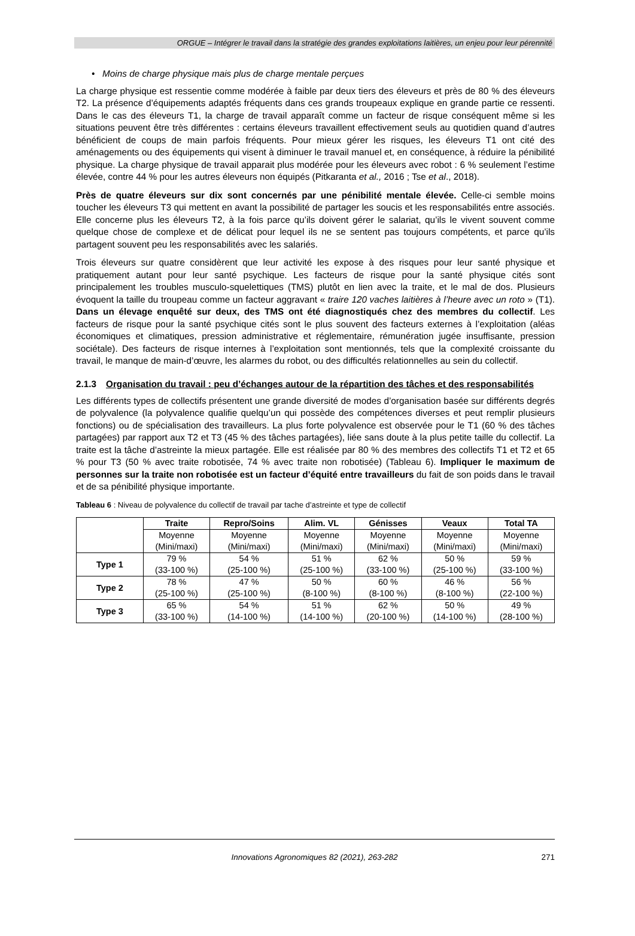ORGUE – Intégrer le travail dans la stratégie des grandes exploitations laitières, un enjeu pour leur pérennité
• Moins de charge physique mais plus de charge mentale perçues
La charge physique est ressentie comme modérée à faible par deux tiers des éleveurs et près de 80 % des éleveurs T2. La présence d’équipements adaptés fréquents dans ces grands troupeaux explique en grande partie ce ressenti. Dans le cas des éleveurs T1, la charge de travail apparaît comme un facteur de risque conséquent même si les situations peuvent être très différentes : certains éleveurs travaillent effectivement seuls au quotidien quand d’autres bénéficient de coups de main parfois fréquents. Pour mieux gérer les risques, les éleveurs T1 ont cité des aménagements ou des équipements qui visent à diminuer le travail manuel et, en conséquence, à réduire la pénibilité physique. La charge physique de travail apparait plus modérée pour les éleveurs avec robot : 6 % seulement l’estime élevée, contre 44 % pour les autres éleveurs non équipés (Pitkaranta et al., 2016 ; Tse et al., 2018).
Près de quatre éleveurs sur dix sont concernés par une pénibilité mentale élevée. Celle-ci semble moins toucher les éleveurs T3 qui mettent en avant la possibilité de partager les soucis et les responsabilités entre associés. Elle concerne plus les éleveurs T2, à la fois parce qu’ils doivent gérer le salariat, qu’ils le vivent souvent comme quelque chose de complexe et de délicat pour lequel ils ne se sentent pas toujours compétents, et parce qu’ils partagent souvent peu les responsabilités avec les salariés.
Trois éleveurs sur quatre considèrent que leur activité les expose à des risques pour leur santé physique et pratiquement autant pour leur santé psychique. Les facteurs de risque pour la santé physique cités sont principalement les troubles musculo-squelettiques (TMS) plutôt en lien avec la traite, et le mal de dos. Plusieurs évoquent la taille du troupeau comme un facteur aggravant « traire 120 vaches laitières à l’heure avec un roto » (T1). Dans un élevage enquêté sur deux, des TMS ont été diagnostiqués chez des membres du collectif. Les facteurs de risque pour la santé psychique cités sont le plus souvent des facteurs externes à l’exploitation (aléas économiques et climatiques, pression administrative et réglementaire, rémunération jugée insuffisante, pression sociétale). Des facteurs de risque internes à l’exploitation sont mentionnés, tels que la complexité croissante du travail, le manque de main-d’œuvre, les alarmes du robot, ou des difficultés relationnelles au sein du collectif.
2.1.3 Organisation du travail : peu d’échanges autour de la répartition des tâches et des responsabilités
Les différents types de collectifs présentent une grande diversité de modes d’organisation basée sur différents degrés de polyvalence (la polyvalence qualifie quelqu’un qui possède des compétences diverses et peut remplir plusieurs fonctions) ou de spécialisation des travailleurs. La plus forte polyvalence est observée pour le T1 (60 % des tâches partagées) par rapport aux T2 et T3 (45 % des tâches partagées), liée sans doute à la plus petite taille du collectif. La traite est la tâche d’astreinte la mieux partagée. Elle est réalisée par 80 % des membres des collectifs T1 et T2 et 65 % pour T3 (50 % avec traite robotisée, 74 % avec traite non robotisée) (Tableau 6). Impliquer le maximum de personnes sur la traite non robotisée est un facteur d’équité entre travailleurs du fait de son poids dans le travail et de sa pénibilité physique importante.
Tableau 6 : Niveau de polyvalence du collectif de travail par tache d’astreinte et type de collectif
| | Traite | Repro/Soins | Alim. VL | Génisses | Veaux | Total TA |
| --- | --- | --- | --- | --- | --- | --- |
| | Moyenne (Mini/maxi) | Moyenne (Mini/maxi) | Moyenne (Mini/maxi) | Moyenne (Mini/maxi) | Moyenne (Mini/maxi) | Moyenne (Mini/maxi) |
| Type 1 | 79 % (33-100 %) | 54 % (25-100 %) | 51 % (25-100 %) | 62 % (33-100 %) | 50 % (25-100 %) | 59 % (33-100 %) |
| Type 2 | 78 % (25-100 %) | 47 % (25-100 %) | 50 % (8-100 %) | 60 % (8-100 %) | 46 % (8-100 %) | 56 % (22-100 %) |
| Type 3 | 65 % (33-100 %) | 54 % (14-100 %) | 51 % (14-100 %) | 62 % (20-100 %) | 50 % (14-100 %) | 49 % (28-100 %) |
Innovations Agronomiques 82 (2021), 263-282 271